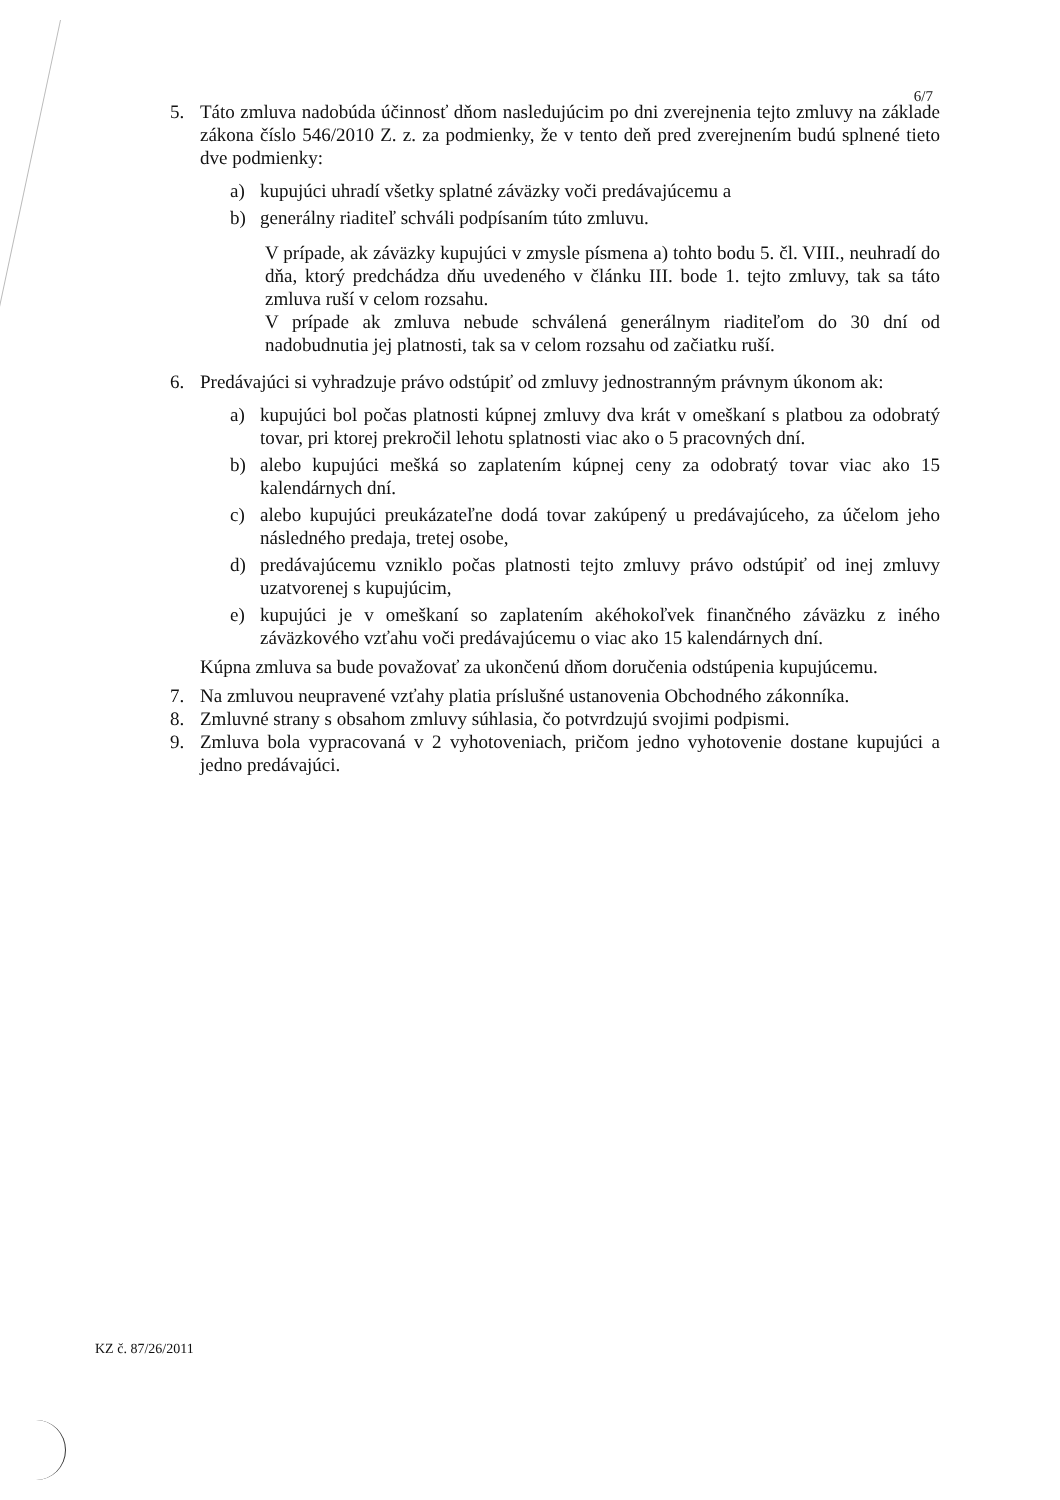6/7
5. Táto zmluva nadobúda účinnosť dňom nasledujúcim po dni zverejnenia tejto zmluvy na základe zákona číslo 546/2010 Z. z. za podmienky, že v tento deň pred zverejnením budú splnené tieto dve podmienky:
a) kupujúci uhradí všetky splatné záväzky voči predávajúcemu a
b) generálny riaditeľ schváli podpísaním túto zmluvu.
V prípade, ak záväzky kupujúci v zmysle písmena a) tohto bodu 5. čl. VIII., neuhradí do dňa, ktorý predchádza dňu uvedeného v článku III. bode 1. tejto zmluvy, tak sa táto zmluva ruší v celom rozsahu.
V prípade ak zmluva nebude schválená generálnym riaditeľom do 30 dní od nadobudnutia jej platnosti, tak sa v celom rozsahu od začiatku ruší.
6. Predávajúci si vyhradzuje právo odstúpiť od zmluvy jednostranným právnym úkonom ak:
a) kupujúci bol počas platnosti kúpnej zmluvy dva krát v omeškaní s platbou za odobratý tovar, pri ktorej prekročil lehotu splatnosti viac ako o 5 pracovných dní.
b) alebo kupujúci mešká so zaplatením kúpnej ceny za odobratý tovar viac ako 15 kalendárnych dní.
c) alebo kupujúci preukázateľne dodá tovar zakúpený u predávajúceho, za účelom jeho následného predaja, tretej osobe,
d) predávajúcemu vzniklo počas platnosti tejto zmluvy právo odstúpiť od inej zmluvy uzatvorenej s kupujúcim,
e) kupujúci je v omeškaní so zaplatením akéhokoľvek finančného záväzku z iného záväzkového vzťahu voči predávajúcemu o viac ako 15 kalendárnych dní.
Kúpna zmluva sa bude považovať za ukončenú dňom doručenia odstúpenia kupujúcemu.
7. Na zmluvou neupravené vzťahy platia príslušné ustanovenia Obchodného zákonníka.
8. Zmluvné strany s obsahom zmluvy súhlasia, čo potvrdzujú svojimi podpismi.
9. Zmluva bola vypracovaná v 2 vyhotoveniach, pričom jedno vyhotovenie dostane kupujúci a jedno predávajúci.
KZ č. 87/26/2011